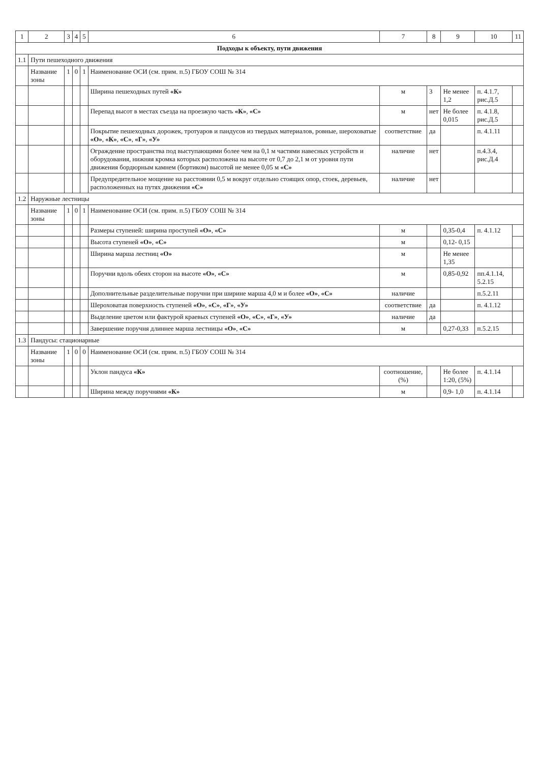| 1 | 2 | 3 | 4 | 5 | 6 | 7 | 8 | 9 | 10 | 11 |
| --- | --- | --- | --- | --- | --- | --- | --- | --- | --- | --- |
| Подходы к объекту, пути движения | | | | | | | | | | |
| 1.1 | Пути пешеходного движения | | | | | | | | | |
| | Название зоны | 1 | 0 | 1 | Наименование ОСИ (см. прим. п.5) ГБОУ СОШ № 314 | | | | | |
| | | | | | Ширина пешеходных путей «К» | м | 3 | Не менее 1,2 | п. 4.1.7, рис.Д.5 | |
| | | | | | Перепад высот в местах съезда на проезжую часть «К» , «С» | м | нет | Не более 0,015 | п. 4.1.8, рис.Д.5 | |
| | | | | | Покрытие пешеходных дорожек, тротуаров и пандусов из твердых материалов, ровные, шероховатые «О» , «К» , «С» , «Г» , «У» | соответствие | да | | п. 4.1.11 | |
| | | | | | Ограждение пространства под выступающими более чем на 0,1 м частями навесных устройств и оборудования, нижняя кромка которых расположена на высоте от 0,7 до 2,1 м от уровня пути движения бордюрным камнем (бортиком) высотой не менее 0,05 м «С» | наличие | нет | | п.4.3.4, рис.Д.4 | |
| | | | | | Предупредительное мощение на расстоянии 0,5 м вокруг отдельно стоящих опор, стоек, деревьев, расположенных на путях движения «С» | наличие | нет | | | |
| 1.2 | Наружные лестницы | | | | | | | | | |
| | Название зоны | 1 | 0 | 1 | Наименование ОСИ (см. прим. п.5) ГБОУ СОШ № 314 | | | | | |
| | | | | | Размеры ступеней: ширина проступей «О» , «С» | м | | 0,35-0,4 | п. 4.1.12 | |
| | | | | | Высота ступеней «О» , «С» | м | | 0,12- 0,15 | | |
| | | | | | Ширина марша лестниц «О» | м | | Не менее 1,35 | | |
| | | | | | Поручни вдоль обеих сторон на высоте «О» , «С» | м | | 0,85-0,92 | пп.4.1.14, 5.2.15 | |
| | | | | | Дополнительные разделительные поручни при ширине марша 4,0 м и более «О» , «С» | наличие | | | п.5.2.11 | |
| | | | | | Шероховатая поверхность ступеней «О» , «С» , «Г» , «У» | соответствие | да | | п. 4.1.12 | |
| | | | | | Выделение цветом или фактурой краевых ступеней «О» , «С» , «Г» , «У» | наличие | да | | | |
| | | | | | Завершение поручня длиннее марша лестницы «О» , «С» | м | | 0,27-0,33 | п.5.2.15 | |
| 1.3 | Пандусы: стационарные | | | | | | | | | |
| | Название зоны | 1 | 0 | 0 | Наименование ОСИ (см. прим. п.5) ГБОУ СОШ № 314 | | | | | |
| | | | | | Уклон пандуса «К» | соотношение, (%) | | Не более 1:20, (5%) | п. 4.1.14 | |
| | | | | | Ширина между поручнями «К» | м | | 0,9- 1,0 | п. 4.1.14 | |